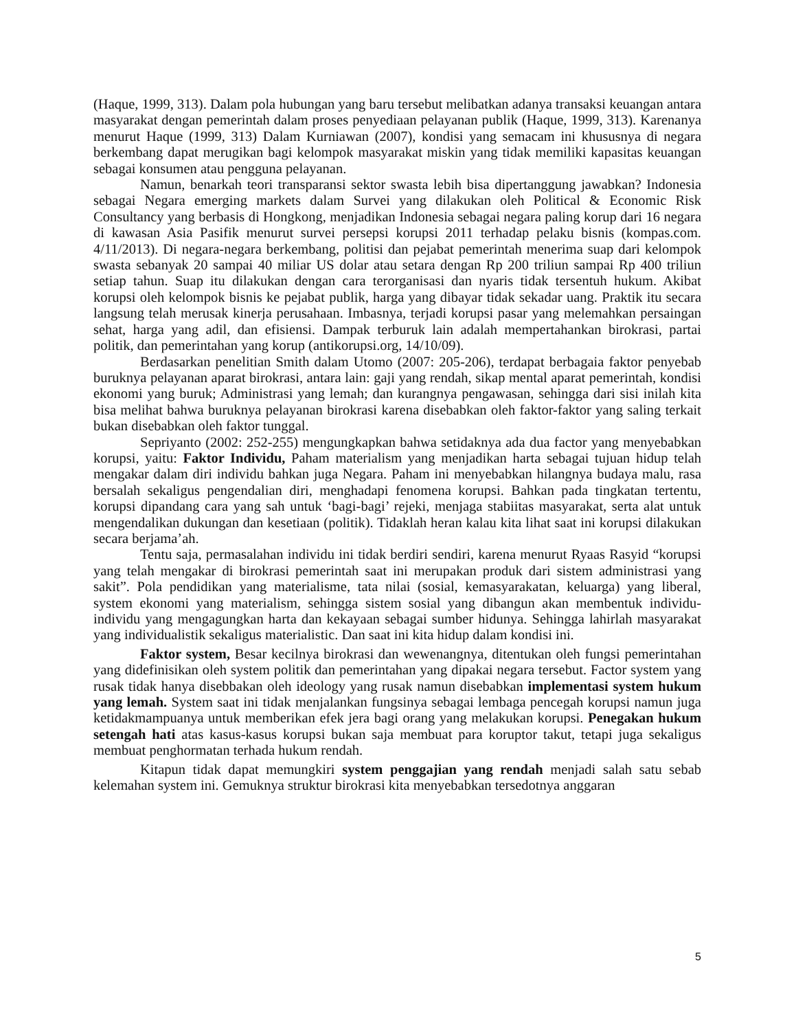(Haque, 1999, 313). Dalam pola hubungan yang baru tersebut melibatkan adanya transaksi keuangan antara masyarakat dengan pemerintah dalam proses penyediaan pelayanan publik (Haque, 1999, 313). Karenanya menurut Haque (1999, 313) Dalam Kurniawan (2007), kondisi yang semacam ini khususnya di negara berkembang dapat merugikan bagi kelompok masyarakat miskin yang tidak memiliki kapasitas keuangan sebagai konsumen atau pengguna pelayanan.
Namun, benarkah teori transparansi sektor swasta lebih bisa dipertanggung jawabkan? Indonesia sebagai Negara emerging markets dalam Survei yang dilakukan oleh Political & Economic Risk Consultancy yang berbasis di Hongkong, menjadikan Indonesia sebagai negara paling korup dari 16 negara di kawasan Asia Pasifik menurut survei persepsi korupsi 2011 terhadap pelaku bisnis (kompas.com. 4/11/2013). Di negara-negara berkembang, politisi dan pejabat pemerintah menerima suap dari kelompok swasta sebanyak 20 sampai 40 miliar US dolar atau setara dengan Rp 200 triliun sampai Rp 400 triliun setiap tahun. Suap itu dilakukan dengan cara terorganisasi dan nyaris tidak tersentuh hukum. Akibat korupsi oleh kelompok bisnis ke pejabat publik, harga yang dibayar tidak sekadar uang. Praktik itu secara langsung telah merusak kinerja perusahaan. Imbasnya, terjadi korupsi pasar yang melemahkan persaingan sehat, harga yang adil, dan efisiensi. Dampak terburuk lain adalah mempertahankan birokrasi, partai politik, dan pemerintahan yang korup (antikorupsi.org, 14/10/09).
Berdasarkan penelitian Smith dalam Utomo (2007: 205-206), terdapat berbagaia faktor penyebab buruknya pelayanan aparat birokrasi, antara lain: gaji yang rendah, sikap mental aparat pemerintah, kondisi ekonomi yang buruk; Administrasi yang lemah; dan kurangnya pengawasan, sehingga dari sisi inilah kita bisa melihat bahwa buruknya pelayanan birokrasi karena disebabkan oleh faktor-faktor yang saling terkait bukan disebabkan oleh faktor tunggal.
Sepriyanto (2002: 252-255) mengungkapkan bahwa setidaknya ada dua factor yang menyebabkan korupsi, yaitu: Faktor Individu, Paham materialism yang menjadikan harta sebagai tujuan hidup telah mengakar dalam diri individu bahkan juga Negara. Paham ini menyebabkan hilangnya budaya malu, rasa bersalah sekaligus pengendalian diri, menghadapi fenomena korupsi. Bahkan pada tingkatan tertentu, korupsi dipandang cara yang sah untuk ‘bagi-bagi’ rejeki, menjaga stabiitas masyarakat, serta alat untuk mengendalikan dukungan dan kesetiaan (politik). Tidaklah heran kalau kita lihat saat ini korupsi dilakukan secara berjama’ah.
Tentu saja, permasalahan individu ini tidak berdiri sendiri, karena menurut Ryaas Rasyid “korupsi yang telah mengakar di birokrasi pemerintah saat ini merupakan produk dari sistem administrasi yang sakit”. Pola pendidikan yang materialisme, tata nilai (sosial, kemasyarakatan, keluarga) yang liberal, system ekonomi yang materialism, sehingga sistem sosial yang dibangun akan membentuk individu-individu yang mengagungkan harta dan kekayaan sebagai sumber hidunya. Sehingga lahirlah masyarakat yang individualistik sekaligus materialistic. Dan saat ini kita hidup dalam kondisi ini.
Faktor system, Besar kecilnya birokrasi dan wewenangnya, ditentukan oleh fungsi pemerintahan yang didefinisikan oleh system politik dan pemerintahan yang dipakai negara tersebut. Factor system yang rusak tidak hanya disebbakan oleh ideology yang rusak namun disebabkan implementasi system hukum yang lemah. System saat ini tidak menjalankan fungsinya sebagai lembaga pencegah korupsi namun juga ketidakmampuanya untuk memberikan efek jera bagi orang yang melakukan korupsi. Penegakan hukum setengah hati atas kasus-kasus korupsi bukan saja membuat para koruptor takut, tetapi juga sekaligus membuat penghormatan terhada hukum rendah.
Kitapun tidak dapat memungkiri system penggajian yang rendah menjadi salah satu sebab kelemahan system ini. Gemuknya struktur birokrasi kita menyebabkan tersedotnya anggaran
5